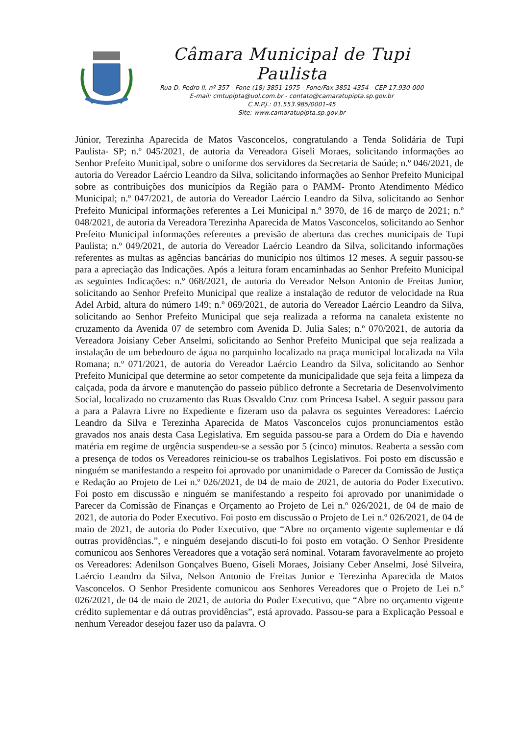Câmara Municipal de Tupi Paulista
Rua D. Pedro II, nº 357 - Fone (18) 3851-1975 - Fone/Fax 3851-4354 - CEP 17.930-000
E-mail: cmtupipta@uol.com.br - contato@camaratupipta.sp.gov.br
C.N.P.J.: 01.553.985/0001-45
Site: www.camaratupipta.sp.gov.br
Júnior, Terezinha Aparecida de Matos Vasconcelos, congratulando a Tenda Solidária de Tupi Paulista- SP; n.º 045/2021, de autoria da Vereadora Giseli Moraes, solicitando informações ao Senhor Prefeito Municipal, sobre o uniforme dos servidores da Secretaria de Saúde; n.º 046/2021, de autoria do Vereador Laércio Leandro da Silva, solicitando informações ao Senhor Prefeito Municipal sobre as contribuições dos municípios da Região para o PAMM- Pronto Atendimento Médico Municipal; n.º 047/2021, de autoria do Vereador Laércio Leandro da Silva, solicitando ao Senhor Prefeito Municipal informações referentes a Lei Municipal n.º 3970, de 16 de março de 2021; n.º 048/2021, de autoria da Vereadora Terezinha Aparecida de Matos Vasconcelos, solicitando ao Senhor Prefeito Municipal informações referentes a previsão de abertura das creches municipais de Tupi Paulista; n.º 049/2021, de autoria do Vereador Laércio Leandro da Silva, solicitando informações referentes as multas as agências bancárias do município nos últimos 12 meses. A seguir passou-se para a apreciação das Indicações. Após a leitura foram encaminhadas ao Senhor Prefeito Municipal as seguintes Indicações: n.º 068/2021, de autoria do Vereador Nelson Antonio de Freitas Junior, solicitando ao Senhor Prefeito Municipal que realize a instalação de redutor de velocidade na Rua Adel Arbid, altura do número 149; n.º 069/2021, de autoria do Vereador Laércio Leandro da Silva, solicitando ao Senhor Prefeito Municipal que seja realizada a reforma na canaleta existente no cruzamento da Avenida 07 de setembro com Avenida D. Julia Sales; n.º 070/2021, de autoria da Vereadora Joisiany Ceber Anselmi, solicitando ao Senhor Prefeito Municipal que seja realizada a instalação de um bebedouro de água no parquinho localizado na praça municipal localizada na Vila Romana; n.º 071/2021, de autoria do Vereador Laércio Leandro da Silva, solicitando ao Senhor Prefeito Municipal que determine ao setor competente da municipalidade que seja feita a limpeza da calçada, poda da árvore e manutenção do passeio público defronte a Secretaria de Desenvolvimento Social, localizado no cruzamento das Ruas Osvaldo Cruz com Princesa Isabel. A seguir passou para a para a Palavra Livre no Expediente e fizeram uso da palavra os seguintes Vereadores: Laércio Leandro da Silva e Terezinha Aparecida de Matos Vasconcelos cujos pronunciamentos estão gravados nos anais desta Casa Legislativa. Em seguida passou-se para a Ordem do Dia e havendo matéria em regime de urgência suspendeu-se a sessão por 5 (cinco) minutos. Reaberta a sessão com a presença de todos os Vereadores reiniciou-se os trabalhos Legislativos. Foi posto em discussão e ninguém se manifestando a respeito foi aprovado por unanimidade o Parecer da Comissão de Justiça e Redação ao Projeto de Lei n.º 026/2021, de 04 de maio de 2021, de autoria do Poder Executivo. Foi posto em discussão e ninguém se manifestando a respeito foi aprovado por unanimidade o Parecer da Comissão de Finanças e Orçamento ao Projeto de Lei n.º 026/2021, de 04 de maio de 2021, de autoria do Poder Executivo. Foi posto em discussão o Projeto de Lei n.º 026/2021, de 04 de maio de 2021, de autoria do Poder Executivo, que “Abre no orçamento vigente suplementar e dá outras providências.”, e ninguém desejando discuti-lo foi posto em votação. O Senhor Presidente comunicou aos Senhores Vereadores que a votação será nominal. Votaram favoravelmente ao projeto os Vereadores: Adenilson Gonçalves Bueno, Giseli Moraes, Joisiany Ceber Anselmi, José Silveira, Laércio Leandro da Silva, Nelson Antonio de Freitas Junior e Terezinha Aparecida de Matos Vasconcelos. O Senhor Presidente comunicou aos Senhores Vereadores que o Projeto de Lei n.º 026/2021, de 04 de maio de 2021, de autoria do Poder Executivo, que “Abre no orçamento vigente crédito suplementar e dá outras providências”, está aprovado. Passou-se para a Explicação Pessoal e nenhum Vereador desejou fazer uso da palavra. O